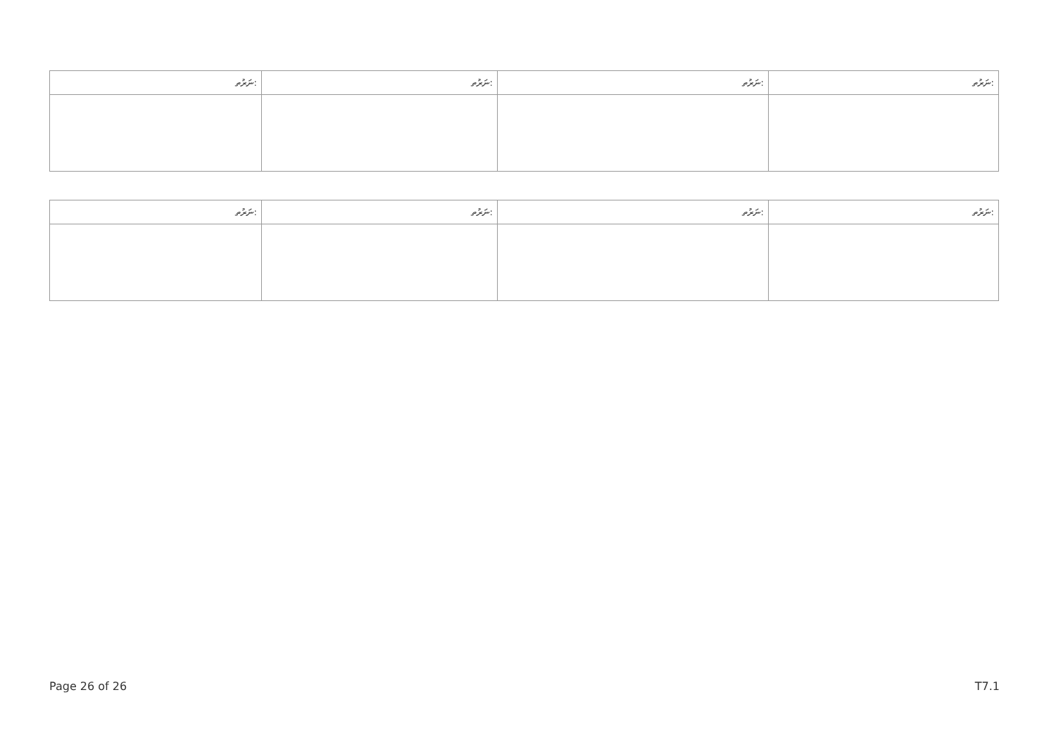| ނަރުތ: | ނަރުތ: | ނަރުތ: | ނަރުތ: |
| --- | --- | --- | --- |
| ނަރުތ: | ނަރުތ: | ނަރުތ: | ނަރުތ: |
| --- | --- | --- | --- |
Page 26 of 26 T7.1